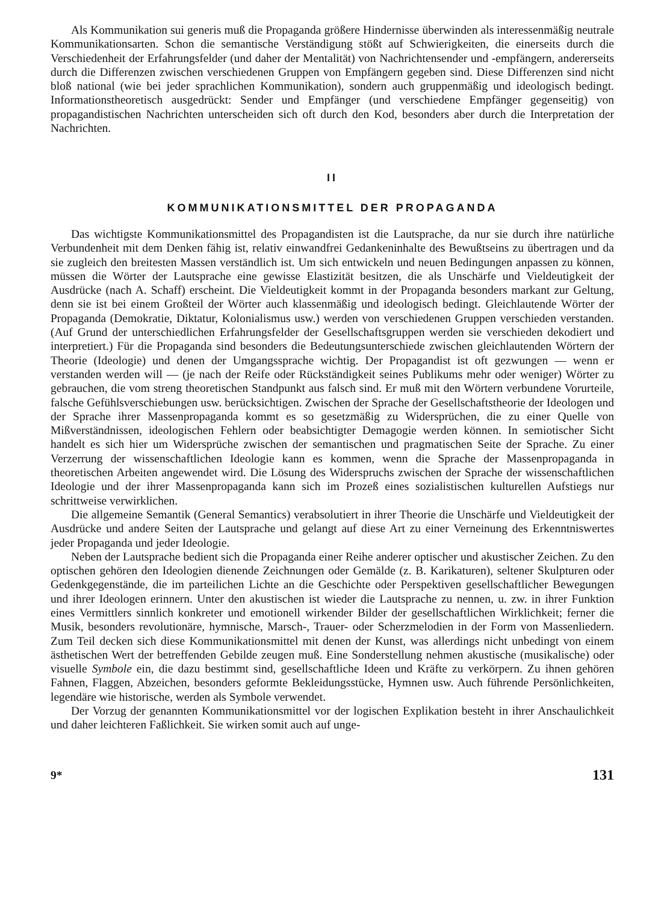Als Kommunikation sui generis muß die Propaganda größere Hindernisse überwinden als interessenmäßig neutrale Kommunikationsarten. Schon die semantische Verständigung stößt auf Schwierigkeiten, die einerseits durch die Verschiedenheit der Erfahrungsfelder (und daher der Mentalität) von Nachrichtensender und -empfängern, andererseits durch die Differenzen zwischen verschiedenen Gruppen von Empfängern gegeben sind. Diese Differenzen sind nicht bloß national (wie bei jeder sprachlichen Kommunikation), sondern auch gruppenmäßig und ideologisch bedingt. Informationstheoretisch ausgedrückt: Sender und Empfänger (und verschiedene Empfänger gegenseitig) von propagandistischen Nachrichten unterscheiden sich oft durch den Kod, besonders aber durch die Interpretation der Nachrichten.
II
KOMMUNIKATIONSMITTEL DER PROPAGANDA
Das wichtigste Kommunikationsmittel des Propagandisten ist die Lautsprache, da nur sie durch ihre natürliche Verbundenheit mit dem Denken fähig ist, relativ einwandfrei Gedankeninhalte des Bewußtseins zu übertragen und da sie zugleich den breitesten Massen verständlich ist. Um sich entwickeln und neuen Bedingungen anpassen zu können, müssen die Wörter der Lautsprache eine gewisse Elastizität besitzen, die als Unschärfe und Vieldeutigkeit der Ausdrücke (nach A. Schaff) erscheint. Die Vieldeutigkeit kommt in der Propaganda besonders markant zur Geltung, denn sie ist bei einem Großteil der Wörter auch klassenmäßig und ideologisch bedingt. Gleichlautende Wörter der Propaganda (Demokratie, Diktatur, Kolonialismus usw.) werden von verschiedenen Gruppen verschieden verstanden. (Auf Grund der unterschiedlichen Erfahrungsfelder der Gesellschaftsgruppen werden sie verschieden dekodiert und interpretiert.) Für die Propaganda sind besonders die Bedeutungsunterschiede zwischen gleichlautenden Wörtern der Theorie (Ideologie) und denen der Umgangssprache wichtig. Der Propagandist ist oft gezwungen — wenn er verstanden werden will — (je nach der Reife oder Rückständigkeit seines Publikums mehr oder weniger) Wörter zu gebrauchen, die vom streng theoretischen Standpunkt aus falsch sind. Er muß mit den Wörtern verbundene Vorurteile, falsche Gefühlsverschiebungen usw. berücksichtigen. Zwischen der Sprache der Gesellschaftstheorie der Ideologen und der Sprache ihrer Massenpropaganda kommt es so gesetzmäßig zu Widersprüchen, die zu einer Quelle von Mißverständnissen, ideologischen Fehlern oder beabsichtigter Demagogie werden können. In semiotischer Sicht handelt es sich hier um Widersprüche zwischen der semantischen und pragmatischen Seite der Sprache. Zu einer Verzerrung der wissenschaftlichen Ideologie kann es kommen, wenn die Sprache der Massenpropaganda in theoretischen Arbeiten angewendet wird. Die Lösung des Widerspruchs zwischen der Sprache der wissenschaftlichen Ideologie und der ihrer Massenpropaganda kann sich im Prozeß eines sozialistischen kulturellen Aufstiegs nur schrittweise verwirklichen.
Die allgemeine Semantik (General Semantics) verabsolutiert in ihrer Theorie die Unschärfe und Vieldeutigkeit der Ausdrücke und andere Seiten der Lautsprache und gelangt auf diese Art zu einer Verneinung des Erkenntniswertes jeder Propaganda und jeder Ideologie.
Neben der Lautsprache bedient sich die Propaganda einer Reihe anderer optischer und akustischer Zeichen. Zu den optischen gehören den Ideologien dienende Zeichnungen oder Gemälde (z. B. Karikaturen), seltener Skulpturen oder Gedenkgegenstände, die im parteilichen Lichte an die Geschichte oder Perspektiven gesellschaftlicher Bewegungen und ihrer Ideologen erinnern. Unter den akustischen ist wieder die Lautsprache zu nennen, u. zw. in ihrer Funktion eines Vermittlers sinnlich konkreter und emotionell wirkender Bilder der gesellschaftlichen Wirklichkeit; ferner die Musik, besonders revolutionäre, hymnische, Marsch-, Trauer- oder Scherzmelodien in der Form von Massenliedern. Zum Teil decken sich diese Kommunikationsmittel mit denen der Kunst, was allerdings nicht unbedingt von einem ästhetischen Wert der betreffenden Gebilde zeugen muß. Eine Sonderstellung nehmen akustische (musikalische) oder visuelle Symbole ein, die dazu bestimmt sind, gesellschaftliche Ideen und Kräfte zu verkörpern. Zu ihnen gehören Fahnen, Flaggen, Abzeichen, besonders geformte Bekleidungsstücke, Hymnen usw. Auch führende Persönlichkeiten, legendäre wie historische, werden als Symbole verwendet.
Der Vorzug der genannten Kommunikationsmittel vor der logischen Explikation besteht in ihrer Anschaulichkeit und daher leichteren Faßlichkeit. Sie wirken somit auch auf unge-
9* 131